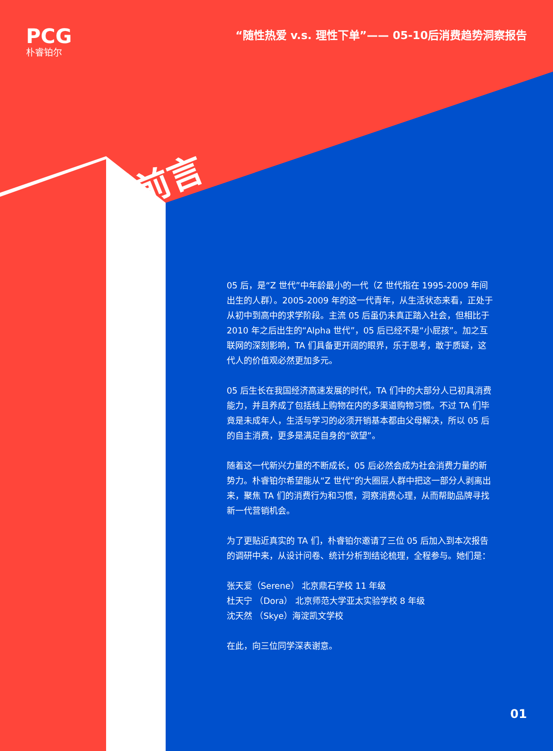PCG
朴睿铂尔
“随性热爱 v.s. 理性下单”—— 05-10后消费趋势洞察报告
前言
05 后，是“Z 世代”中年龄最小的一代（Z 世代指在 1995-2009 年间出生的人群）。2005-2009 年的这一代青年，从生活状态来看，正处于从初中到高中的求学阶段。主流 05 后虽仍未真正踏入社会，但相比于 2010 年之后出生的“Alpha 世代”，05 后已经不是“小屁孩”。加之互联网的深刻影响，TA 们具备更开阔的眼界，乐于思考，敢于质疑，这代人的价值观必然更加多元。
05 后生长在我国经济高速发展的时代，TA 们中的大部分人已初具消费能力，并且养成了包括线上购物在内的多渠道购物习惯。不过 TA 们毕竟是未成年人，生活与学习的必须开销基本都由父母解决，所以 05 后的自主消费，更多是满足自身的“欲望”。
随着这一代新兴力量的不断成长，05 后必然会成为社会消费力量的新势力。朴睿铂尔希望能从“Z 世代”的大圈层人群中把这一部分人剥离出来，聚焦 TA 们的消费行为和习惯，洞察消费心理，从而帮助品牌寻找新一代营销机会。
为了更贴近真实的 TA 们，朴睿铂尔邀请了三位 05 后加入到本次报告的调研中来，从设计问卷、统计分析到结论梳理，全程参与。她们是：
张天爱（Serene） 北京鼎石学校 11 年级
杜天宁 （Dora） 北京师范大学亚太实验学校 8 年级
沈天然 （Skye）海淀凯文学校
在此，向三位同学深表谢意。
01